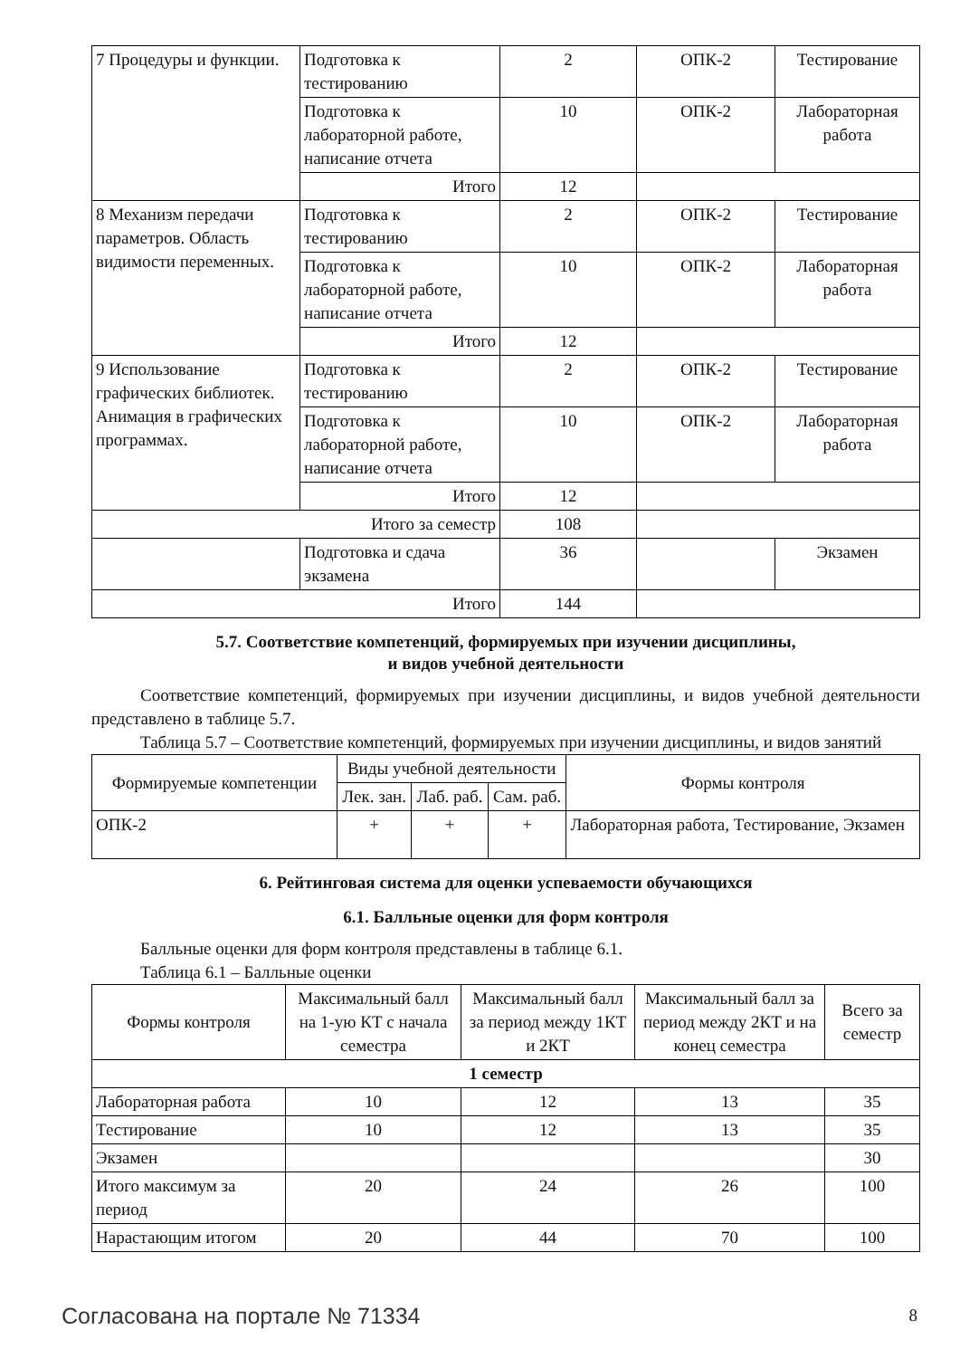| 7 Процедуры и функции. | Подготовка к тестированию | 2 | ОПК-2 | Тестирование |
| | Подготовка к лабораторной работе, написание отчета | 10 | ОПК-2 | Лабораторная работа |
| | Итого | 12 | | |
| 8 Механизм передачи параметров. Область видимости переменных. | Подготовка к тестированию | 2 | ОПК-2 | Тестирование |
| | Подготовка к лабораторной работе, написание отчета | 10 | ОПК-2 | Лабораторная работа |
| | Итого | 12 | | |
| 9 Использование графических библиотек. Анимация в графических программах. | Подготовка к тестированию | 2 | ОПК-2 | Тестирование |
| | Подготовка к лабораторной работе, написание отчета | 10 | ОПК-2 | Лабораторная работа |
| | Итого | 12 | | |
| Итого за семестр | | 108 | | |
| | Подготовка и сдача экзамена | 36 | | Экзамен |
| Итого | | 144 | | |
5.7. Соответствие компетенций, формируемых при изучении дисциплины,
и видов учебной деятельности
Соответствие компетенций, формируемых при изучении дисциплины, и видов учебной деятельности представлено в таблице 5.7.
Таблица 5.7 – Соответствие компетенций, формируемых при изучении дисциплины, и видов занятий
| Формируемые компетенции | Виды учебной деятельности | | | Формы контроля |
| --- | --- | --- | --- | --- |
| | Лек. зан. | Лаб. раб. | Сам. раб. | |
| ОПК-2 | + | + | + | Лабораторная работа, Тестирование, Экзамен |
6. Рейтинговая система для оценки успеваемости обучающихся
6.1. Балльные оценки для форм контроля
Балльные оценки для форм контроля представлены в таблице 6.1.
Таблица 6.1 – Балльные оценки
| Формы контроля | Максимальный балл на 1-ую КТ с начала семестра | Максимальный балл за период между 1КТ и 2КТ | Максимальный балл за период между 2КТ и на конец семестра | Всего за семестр |
| --- | --- | --- | --- | --- |
| 1 семестр | | | | |
| Лабораторная работа | 10 | 12 | 13 | 35 |
| Тестирование | 10 | 12 | 13 | 35 |
| Экзамен | | | | 30 |
| Итого максимум за период | 20 | 24 | 26 | 100 |
| Нарастающим итогом | 20 | 44 | 70 | 100 |
Согласована на портале № 71334 8